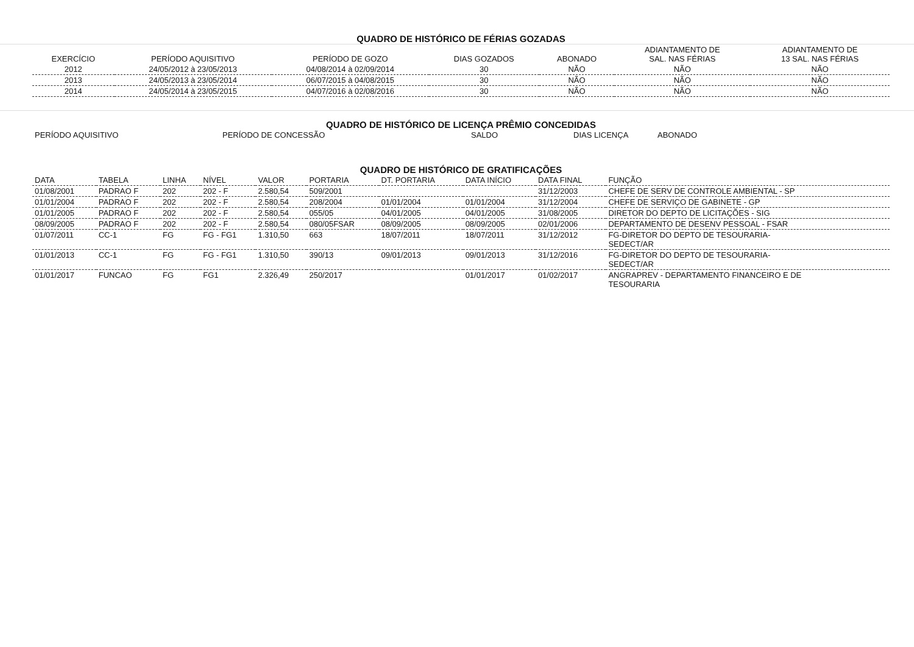QUADRO DE HISTÓRICO DE FÉRIAS GOZADAS
| EXERCÍCIO | PERÍODO AQUISITIVO | PERÍODO DE GOZO | DIAS GOZADOS | ABONADO | ADIANTAMENTO DE SAL. NAS FÉRIAS | ADIANTAMENTO DE 13 SAL. NAS FÉRIAS |
| --- | --- | --- | --- | --- | --- | --- |
| 2012 | 24/05/2012 à 23/05/2013 | 04/08/2014 à 02/09/2014 | 30 | NÃO | NÃO | NÃO |
| 2013 | 24/05/2013 à 23/05/2014 | 06/07/2015 à 04/08/2015 | 30 | NÃO | NÃO | NÃO |
| 2014 | 24/05/2014 à 23/05/2015 | 04/07/2016 à 02/08/2016 | 30 | NÃO | NÃO | NÃO |
QUADRO DE HISTÓRICO DE LICENÇA PRÊMIO CONCEDIDAS
| PERÍODO AQUISITIVO | PERÍODO DE CONCESSÃO | SALDO | DIAS LICENÇA | ABONADO |
| --- | --- | --- | --- | --- |
QUADRO DE HISTÓRICO DE GRATIFICAÇÕES
| DATA | TABELA | LINHA | NÍVEL | VALOR | PORTARIA | DT. PORTARIA | DATA INÍCIO | DATA FINAL | FUNÇÃO |
| --- | --- | --- | --- | --- | --- | --- | --- | --- | --- |
| 01/08/2001 | PADRAO F | 202 | 202 - F | 2.580,54 | 509/2001 | | | 31/12/2003 | CHEFE DE SERV DE CONTROLE AMBIENTAL - SP |
| 01/01/2004 | PADRAO F | 202 | 202 - F | 2.580,54 | 208/2004 | 01/01/2004 | 01/01/2004 | 31/12/2004 | CHEFE DE SERVIÇO DE GABINETE - GP |
| 01/01/2005 | PADRAO F | 202 | 202 - F | 2.580,54 | 055/05 | 04/01/2005 | 04/01/2005 | 31/08/2005 | DIRETOR DO DEPTO DE LICITAÇÕES - SIG |
| 08/09/2005 | PADRAO F | 202 | 202 - F | 2.580,54 | 080/05FSAR | 08/09/2005 | 08/09/2005 | 02/01/2006 | DEPARTAMENTO DE DESENV PESSOAL - FSAR |
| 01/07/2011 | CC-1 | FG | FG - FG1 | 1.310,50 | 663 | 18/07/2011 | 18/07/2011 | 31/12/2012 | FG-DIRETOR DO DEPTO DE TESOURARIA- SEDECT/AR |
| 01/01/2013 | CC-1 | FG | FG - FG1 | 1.310,50 | 390/13 | 09/01/2013 | 09/01/2013 | 31/12/2016 | FG-DIRETOR DO DEPTO DE TESOURARIA- SEDECT/AR |
| 01/01/2017 | FUNCAO | FG | FG1 | 2.326,49 | 250/2017 | | 01/01/2017 | 01/02/2017 | ANGRAPREV - DEPARTAMENTO FINANCEIRO E DE TESOURARIA |